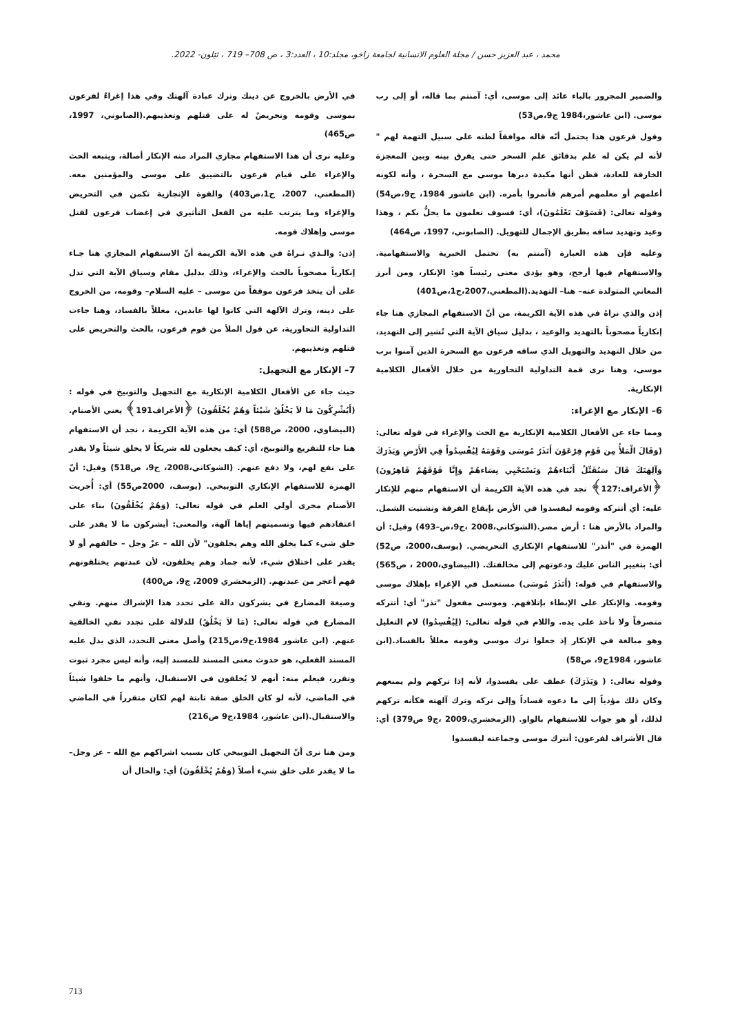محمد ، عبد العزيز حسن / مجلة العلوم الانسانية لجامعة زاخو، مجلد:10 ، العدد:3 ، ص 708– 719 ، ئێلون- 2022.
والضمير المجرور بالباء عائد إلى موسى، أي: آمنتم بما قاله، أو إلى رب موسى. (ابن عاشور،1984 ج9،ص53)
وقول فرعون هذا يحتمل أنّه قاله موافقاً لظنه على سبيل التهمة لهم " لأنه لم يكن له علم بدقائق علم السحر حتى يفرق بينه وبين المعجزة الخارقة للعادة، فظن أنها مكيدة دبرها موسى مع السحرة ، وأنه لكونه أعلمهم أو معلمهم أمرهم فأتمروا بأمره. (ابن عاشور 1984، ج9،ص54) وقوله تعالى: (فَسَوْفَ تَعْلَمُونَ)، أي: فسوف تعلمون ما يحلُّ بكم ، وهذا وعيد وتهديد ساقه بطريق الإجمال للتهويل. (الصابوني، 1997، ص464)
وعليه فإن هذه العبارة (آمنتم به) تحتمل الخبرية والاستفهامية. والاستفهام فيها أرجح، وهو يؤدى معنى رئيساً هو: الإنكار، ومن أبرز المعاني المتولدة عنه– هنا– التهديد.(المطعني،2007،ج1،ص401)
إذن والذي نراهُ في هذه الآية الكريمة، من أنّ الاستفهام المجازي هنا جاء إنكارياً مصحوباً بالتهديد والوعيد ، بدليل سياق الآية التي تُشير إلى التهديد، من خلال التهديد والتهويل الذي ساقه فرعون مع السحرة الذين آمنوا برب موسى، وهنا نرى قمة التداولية التحاورية من خلال الأفعال الكلامية الإنكارية.
6– الإنكار مع الإغراء:
ومما جاء عن الأفعال الكلامية الإنكارية مع الحث والإغراء في قوله تعالى:(وَقَالَ الْمَلأُ مِن قَوْمِ فِرْعَوْنَ أَتَذَرُ مُوسَى وَقَوْمَهُ لِيُفْسِدُواْ فِي الأَرْضِ وَيَذَرَكَ وَآلِهَتَكَ قَالَ سَنُقَتِّلُ أَبْنَاءهُمْ وَنَسْتَحْيِي نِسَاءهُمْ وَإِنَّا فَوْقَهُمْ قَاهِرُونَ) ﴿الأعراف:127﴾ نجد في هذه الآية الكريمة أن الاستفهام منهم للإنكار عليه: أي أتتركه وقومه ليفسدوا في الأرض بإيقاع الفرقة وتشتيت الشمل. والمراد بالأرض هنا : أرض مصر.(الشوكاني،2008 ،ج9،ص–493) وقيل: أن الهمزة في "أتذر" للاستفهام الإنكاري التحريضي. (يوسف،2000، ص52) أي: بتغيير الناس عليك ودعوتهم إلى مخالفتك. (البيضاوي،2000 ، ص565) والاستفهام في قوله: (أَتَذَرُ مُوسَى) مستعمل في الإغراء بإهلاك موسى وقومه. والإنكار على الإبطاء بإتلافهم. وموسى مفعول "تذر" أي: أتتركه متصرفاً ولا تأخذ على يده. واللام في قوله تعالى: (لِيُفْسِدُوا) لام التعليل وهو مبالغة في الإنكار إذ جعلوا ترك موسى وقومه معللاً بالفساد.(ابن عاشور، 1984ج9، ص58)
وقوله تعالى: ( وَيَذَرَكَ) عطف على يفسدوا، لأنه إذا تركهم ولم يمنعهم وكان ذلك مؤدياً إلى ما دعوه فساداً وإلى تركه وترك آلهته فكأنه تركهم لذلك، أو هو جواب للاستفهام بالواو. (الزمخشري،2009 ،ج9 ص379) أي: قال الأشراف لفرعون: أتترك موسى وجماعته ليفسدوا
في الأرض بالخروج عن دينك وترك عبادة آلهتك وفي هذا إغراءٌ لفرعون بموسى وقومه وتحريضٌ له على قتلهم وتعذيبهم.(الصابوني، 1997، ص465)
وعليه نرى أن هذا الاستفهام مجازي المراد منه الإنكار أصالة، ويتبعه الحث والإغراء على قيام فرعون بالتضييق على موسى والمؤمنين معه. (المطعني، 2007، ج1،ص403) والقوة الإنجازية تكمن في التحريض والإغراء وما يترتب عليه من الفعل التأثيري في إغضاب فرعون لقتل موسى وإهلاك قومه.
إذن: والـذي نـراهُ في هذه الآية الكريمة أنّ الاستفهام المجازي هنا جـاء إنكارياً مصحوباً بالحث والإغراء، وذلك بدليل مقام وسياق الآية التي تدل على أن يتخذ فرعون موقفاً من موسى – عليه السلام– وقومه، من الخروج على دينه، وترك الآلهة التي كانوا لها عابدين، معللاً بالفساد، وهنا جاءت التداولية التحاورية، عن قول الملأ من قوم فرعون، بالحث والتحريض على قتلهم وتعذيبهم.
7– الإنكار مع التجهيل:
حيث جاء عن الأفعال الكلامية الإنكارية مع التجهيل والتوبيخ في قوله :(أَيُشْرِكُونَ مَا لاَ يَخْلُقُ شَيْئاً وَهُمْ يُخْلَقُونَ) ﴿الأعراف191﴾ يعني الأصنام. (البيضاوي، 2000، ص588) أي: من هذه الآية الكريمة ، نجد أن الاستفهام هنا جاء للتقريع والتوبيخ، أي: كيف يجعلون لله شريكاً لا يخلق شيئاً ولا يقدر على نفع لهم، ولا دفع عنهم. (الشوكاني،2008، ج9، ص518) وقيل: أنّ الهمزة للاستفهام الإنكاري التوبيخي. (يوسف، 2000ص55) أي: أُجريت الأصنام مجرى أولي العلم في قوله تعالى: (وَهُمْ يُخْلَقُونَ) بناء على اعتقادهم فيها وتسميتهم إياها آلهة، والمعنى: أيشركون ما لا يقدر على خلق شيء كما يخلق الله وهم يخلقون" لأن الله – عزّ وجل – خالقهم أو لا يقدر على اختلاق شيء، لأنه جماد وهم يخلقون، لأن عبدتهم يختلقونهم فهم أعجز من عبدتهم. (الزمخشري 2009، ج9، ص400)
وصيغة المضارع في يشركون دالة على تجدد هذا الإشراك منهم. ونفي المضارع في قوله تعالى: (مَا لاَ يَخْلُقُ) للدلالة على تجدد نفي الخالقية عنهم. (ابن عاشور 1984،ج9،ص215) وأصل معنى التجدد، الذي يدل عليه المسند الفعلي، هو حدوث معنى المسند للمسند إليه، وأنه ليس مجرد ثبوت وتقرر، فيعلم منه: أنهم لا يُخلقون في الاستقبال، وأنهم ما خلقوا شيئاً في الماضي، لأنه لو كان الخلق صفة ثابتة لهم لكان متقرراً في الماضي والاستقبال.(ابن عاشور، 1984،ج9 ص216)
ومن هنا نرى أنّ التجهيل التوبيخي كان بسبب اشراكهم مع الله – عز وجل– ما لا يقدر على خلق شيء أصلاً (وَهُمْ يُخْلَقُونَ) أي: والحال أن
713